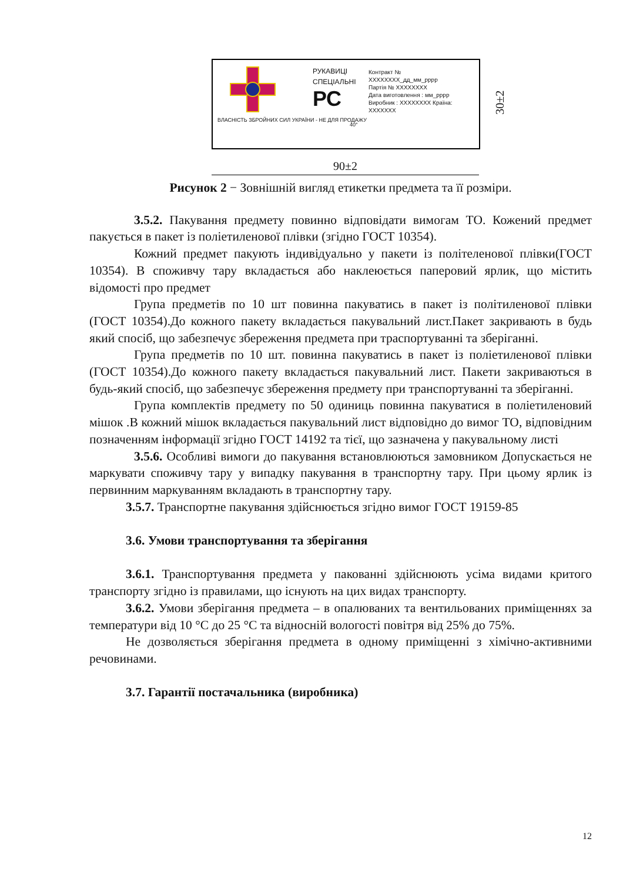РУКАВИЦІ
СПЕЦІАЛЬНІ
РС
Контракт № XXXXXXXX_дд_мм_рррр
Партія № XXXXXXXX
Дата виготовлення : мм_рррр
Виробник : XXXXXXXX Країна: XXXXXXX
ВЛАСНІСТЬ ЗБРОЙНИХ СИЛ УКРАЇНИ - НЕ ДЛЯ ПРОДАЖУ
40°
30±2
90±2
Рисунок 2 − Зовнішній вигляд етикетки предмета та її розміри.
3.5.2. Пакування предмету повинно відповідати вимогам ТО. Кожений предмет пакується в пакет із поліетиленової плівки (згідно ГОСТ 10354).
Кожний предмет пакують індивідуально у пакети із політеленової плівки(ГОСТ 10354). В споживчу тару вкладається або наклеюється паперовий ярлик, що містить відомості про предмет
Група предметів по 10 шт повинна пакуватись в пакет із політиленової плівки (ГОСТ 10354).До кожного пакету вкладається пакувальний лист.Пакет закривають в будь який спосіб, що забезпечує збереження предмета при траспортуванні та зберіганні.
Група предметів по 10 шт. повинна пакуватись в пакет із поліетиленової плівки (ГОСТ 10354).До кожного пакету вкладається пакувальний лист. Пакети закриваються в будь-який спосіб, що забезпечує збереження предмету при транспортуванні та зберіганні.
Група комплектів предмету по 50 одиниць повинна пакуватися в поліетиленовий мішок .В кожний мішок вкладається пакувальний лист відповідно до вимог ТО, відповідним позначенням інформації згідно ГОСТ 14192 та тієї, що зазначена у пакувальному листі
3.5.6. Особливі вимоги до пакування встановлюються замовником Допускається не маркувати споживчу тару у випадку пакування в транспортну тару. При цьому ярлик із первинним маркуванням вкладають в транспортну тару.
3.5.7. Транспортне пакування здійснюється згідно вимог ГОСТ 19159-85
3.6. Умови транспортування та зберігання
3.6.1. Транспортування предмета у пакованні здійснюють усіма видами критого транспорту згідно із правилами, що існують на цих видах транспорту.
3.6.2. Умови зберігання предмета – в опалюваних та вентильованих приміщеннях за температури від 10 °С до 25 °С та відносній вологості повітря від 25% до 75%.
Не дозволяється зберігання предмета в одному приміщенні з хімічно-активними речовинами.
3.7. Гарантії постачальника (виробника)
12